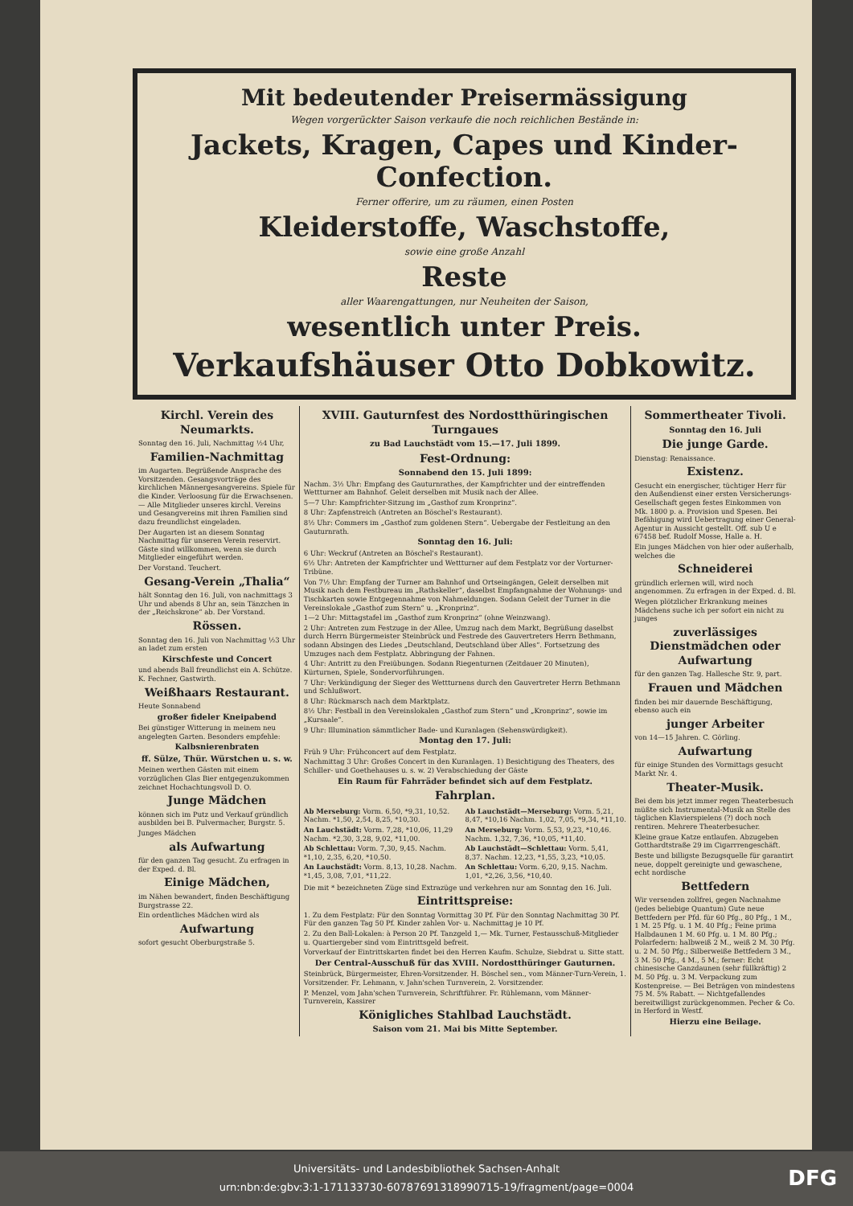Mit bedeutender Preisermässigung
Wegen vorgerückter Saison verkaufe die noch reichlichen Bestände in:
Jackets, Kragen, Capes und Kinder-Confection.
Ferner offerire, um zu räumen, einen Posten
Kleiderstoffe, Waschstoffe,
sowie eine große Anzahl
Reste
aller Waarengattungen, nur Neuheiten der Saison,
wesentlich unter Preis.
Verkaufshäuser Otto Dobkowitz.
Kirchl. Verein des Neumarkts.
Sonntag den 16. Juli, Nachmittag ½4 Uhr,
Familien-Nachmittag
im Augarten. Begrüßende Ansprache des Vorsitzenden. Gesangsvorträge des kirchlichen Männergesangvereins. Spiele für die Kinder. Verloosung für die Erwachsenen. — Alle Mitglieder unseres kirchl. Vereins und Gesangvereins mit ihren Familien sind dazu freundlichst eingeladen.
Der Augarten ist an diesem Sonntag Nachmittag für unseren Verein reservirt. Gäste sind willkommen, wenn sie durch Mitglieder eingeführt werden.
Der Vorstand. Teuchert.
Gesang-Verein „Thalia“
hält Sonntag den 16. Juli, von nachmittags 3 Uhr und abends 8 Uhr an, sein Tänzchen in der „Reichskrone“ ab. Der Vorstand.
Rössen.
Sonntag den 16. Juli von Nachmittag ½3 Uhr an ladet zum ersten
Kirschfeste und Concert
und abends Ball freundlichst ein A. Schütze. K. Fechner, Gastwirth.
Weißhaars Restaurant.
Heute Sonnabend
großer fideler Kneipabend
Bei günstiger Witterung in meinem neu angelegten Garten. Besonders empfehle:
Kalbsnierenbraten
ff. Sülze, Thür. Würstchen u. s. w.
Meinen werthen Gästen mit einem vorzüglichen Glas Bier entgegenzukommen zeichnet Hochachtungsvoll D. O.
Junge Mädchen
können sich im Putz und Verkauf gründlich ausbilden bei B. Pulvermacher, Burgstr. 5.
Junges Mädchen
als Aufwartung
für den ganzen Tag gesucht. Zu erfragen in der Exped. d. Bl.
Einige Mädchen,
im Nähen bewandert, finden Beschäftigung Burgstrasse 22.
Ein ordentliches Mädchen wird als
Aufwartung
sofort gesucht Oberburgstraße 5.
XVIII. Gauturnfest des Nordostthüringischen Turngaues
zu Bad Lauchstädt vom 15.—17. Juli 1899.
Fest-Ordnung:
Sonnabend den 15. Juli 1899:
Nachm. 3½ Uhr: Empfang des Gauturnrathes, der Kampfrichter und der eintreffenden Wettturner am Bahnhof. Geleit derselben mit Musik nach der Allee.
5—7 Uhr: Kampfrichter-Sitzung im „Gasthof zum Kronprinz“.
8 Uhr: Zapfenstreich (Antreten an Böschel's Restaurant).
8½ Uhr: Commers im „Gasthof zum goldenen Stern“. Uebergabe der Festleitung an den Gauturnrath.
Sonntag den 16. Juli:
6 Uhr: Weckruf (Antreten an Böschel's Restaurant).
6½ Uhr: Antreten der Kampfrichter und Wettturner auf dem Festplatz vor der Vorturner-Tribüne.
Von 7½ Uhr: Empfang der Turner am Bahnhof und Ortseingängen, Geleit derselben mit Musik nach dem Festbureau im „Rathskeller“, daselbst Empfangnahme der Wohnungs- und Tischkarten sowie Entgegennahme von Nahmeldungen. Sodann Geleit der Turner in die Vereinslokale „Gasthof zum Stern“ u. „Kronprinz“.
1—2 Uhr: Mittagstafel im „Gasthof zum Kronprinz“ (ohne Weinzwang).
2 Uhr: Antreten zum Festzuge in der Allee, Umzug nach dem Markt, Begrüßung daselbst durch Herrn Bürgermeister Steinbrück und Festrede des Gauvertreters Herrn Bethmann, sodann Absingen des Liedes „Deutschland, Deutschland über Alles“. Fortsetzung des Umzuges nach dem Festplatz. Abbringung der Fahnen.
4 Uhr: Antritt zu den Freiübungen. Sodann Riegenturnen (Zeitdauer 20 Minuten), Kürturnen, Spiele, Sondervorführungen.
7 Uhr: Verkündigung der Sieger des Wettturnens durch den Gauvertreter Herrn Bethmann und Schlußwort.
8 Uhr: Rückmarsch nach dem Marktplatz.
8½ Uhr: Festball in den Vereinslokalen „Gasthof zum Stern“ und „Kronprinz“, sowie im „Kursaale“.
9 Uhr: Illumination sämmtlicher Bade- und Kuranlagen (Sehenswürdigkeit).
Montag den 17. Juli:
Früh 9 Uhr: Frühconcert auf dem Festplatz.
Nachmittag 3 Uhr: Großes Concert in den Kuranlagen. 1) Besichtigung des Theaters, des Schiller- und Goethehauses u. s. w. 2) Verabschiedung der Gäste
Ein Raum für Fahrräder befindet sich auf dem Festplatz.
Fahrplan.
Ab Merseburg: Vorm. 6,50, *9,31, 10,52. Nachm. *1,50, 2,54, 8,25, *10,30.
An Lauchstädt: Vorm. 7,28, *10,06, 11,29 Nachm. *2,30, 3,28, 9,02, *11,00.
Ab Schlettau: Vorm. 7,30, 9,45. Nachm. *1,10, 2,35, 6,20, *10,50.
An Lauchstädt: Vorm. 8,13, 10,28. Nachm. *1,45, 3,08, 7,01, *11,22.
Ab Lauchstädt—Merseburg: Vorm. 5,21, 8,47, *10,16 Nachm. 1,02, 7,05, *9,34, *11,10.
An Merseburg: Vorm. 5,53, 9,23, *10,46. Nachm. 1,32, 7,36, *10,05, *11,40.
Ab Lauchstädt—Schlettau: Vorm. 5,41, 8,37. Nachm. 12,23, *1,55, 3,23, *10,05.
An Schlettau: Vorm. 6,20, 9,15. Nachm. 1,01, *2,26, 3,56, *10,40.
Die mit * bezeichneten Züge sind Extrazüge und verkehren nur am Sonntag den 16. Juli.
Eintrittspreise:
1. Zu dem Festplatz: Für den Sonntag Vormittag 30 Pf. Für den Sonntag Nachmittag 30 Pf. Für den ganzen Tag 50 Pf. Kinder zahlen Vor- u. Nachmittag je 10 Pf.
2. Zu den Ball-Lokalen: à Person 20 Pf. Tanzgeld 1,— Mk. Turner, Festausschuß-Mitglieder u. Quartiergeber sind vom Eintrittsgeld befreit.
Vorverkauf der Eintrittskarten findet bei den Herren Kaufm. Schulze, Siebdrat u. Sitte statt.
Der Central-Ausschuß für das XVIII. Nordostthüringer Gauturnen.
Steinbrück, Bürgermeister, Ehren-Vorsitzender. H. Böschel sen., vom Männer-Turn-Verein, 1. Vorsitzender. Fr. Lehmann, v. Jahn'schen Turnverein, 2. Vorsitzender.
P. Menzel, vom Jahn'schen Turnverein, Schriftführer. Fr. Rühlemann, vom Männer-Turnverein, Kassirer
Königliches Stahlbad Lauchstädt.
Saison vom 21. Mai bis Mitte September.
Sommertheater Tivoli.
Sonntag den 16. Juli
Die junge Garde.
Dienstag: Renaissance.
Existenz.
Gesucht ein energischer, tüchtiger Herr für den Außendienst einer ersten Versicherungs-Gesellschaft gegen festes Einkommen von Mk. 1800 p. a. Provision und Spesen. Bei Befähigung wird Uebertragung einer General-Agentur in Aussicht gestellt. Off. sub U e 67458 bef. Rudolf Mosse, Halle a. H.
Ein junges Mädchen von hier oder außerhalb, welches die
Schneiderei
gründlich erlernen will, wird noch angenommen. Zu erfragen in der Exped. d. Bl.
Wegen plötzlicher Erkrankung meines Mädchens suche ich per sofort ein nicht zu junges
zuverlässiges Dienstmädchen oder Aufwartung
für den ganzen Tag. Hallesche Str. 9, part.
Frauen und Mädchen
finden bei mir dauernde Beschäftigung, ebenso auch ein
junger Arbeiter
von 14—15 Jahren. C. Görling.
Aufwartung
für einige Stunden des Vormittags gesucht Markt Nr. 4.
Theater-Musik.
Bei dem bis jetzt immer regen Theaterbesuch müßte sich Instrumental-Musik an Stelle des täglichen Klavierspielens (?) doch noch rentiren. Mehrere Theaterbesucher.
Kleine graue Katze entlaufen. Abzugeben Gotthardtstraße 29 im Cigarrrengeschäft.
Beste und billigste Bezugsquelle für garantirt neue, doppelt gereinigte und gewaschene, echt nordische
Bettfedern
Wir versenden zollfrei, gegen Nachnahme (jedes beliebige Quantum) Gute neue Bettfedern per Pfd. für 60 Pfg., 80 Pfg., 1 M., 1 M. 25 Pfg. u. 1 M. 40 Pfg.; Feine prima Halbdaunen 1 M. 60 Pfg. u. 1 M. 80 Pfg.; Polarfedern: halbweiß 2 M., weiß 2 M. 30 Pfg. u. 2 M. 50 Pfg.; Silberweiße Bettfedern 3 M., 3 M. 50 Pfg., 4 M., 5 M.; ferner: Echt chinesische Ganzdaunen (sehr füllkräftig) 2 M. 50 Pfg. u. 3 M. Verpackung zum Kostenpreise. — Bei Beträgen von mindestens 75 M. 5% Rabatt. — Nichtgefallendes bereitwilligst zurückgenommen. Pecher & Co. in Herford in Westf.
Hierzu eine Beilage.
Universitäts- und Landesbibliothek Sachsen-Anhalt
urn:nbn:de:gbv:3:1-171133730-60787691318990715-19/fragment/page=0004
DFG